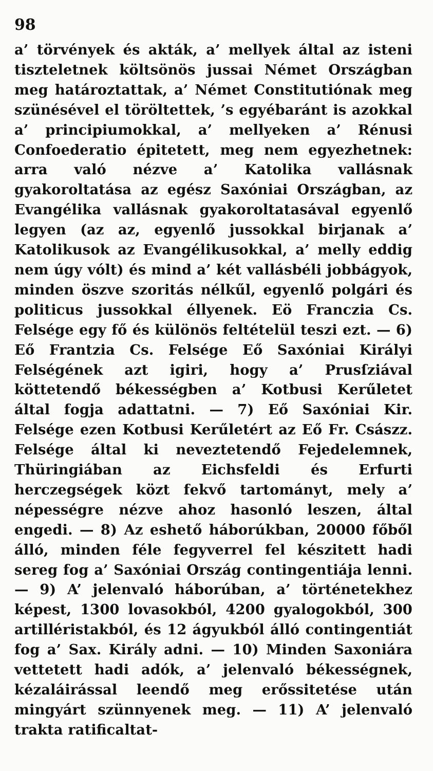98
a’ törvények és akták, a’ mellyek által az isteni tiszteletnek költsönös jussai Német Országban meg határoztattak, a’ Német Constitutiónak meg szünésével el töröltettek, ’s egyébaránt is azokkal a’ principiumokkal, a’ mellyeken a’ Rénusi Confoederatio épitetett, meg nem egyezhetnek: arra való nézve a’ Katolika vallásnak gyakoroltatása az egész Saxóniai Országban, az Evangélika vallásnak gyakoroltatasával egyenlő legyen (az az, egyenlő jussokkal birjanak a’ Katolikusok az Evangélikusokkal, a’ melly eddig nem úgy vólt) és mind a’ két vallásbéli jobbágyok, minden öszve szoritás nélkűl, egyenlő polgári és politicus jussokkal éllyenek. Eö Franczia Cs. Felsége egy fő és különös feltételül teszi ezt. — 6) Eő Frantzia Cs. Felsége Eő Saxóniai Királyi Felségének azt igiri, hogy a’ Prusſziával köttetendő békességben a’ Kotbusi Kerűletet által fogja adattatni. — 7) Eő Saxóniai Kir. Felsége ezen Kotbusi Kerűletért az Eő Fr. Császz. Felsége által ki nevezteten­dő Fejedelemnek, Thüringiában az Eichsfeldi és Erfurti herczegségek közt fekvő tartományt, mely a’ népességre nézve ahoz hasonló leszen, által engedi. — 8) Az eshető háborúkban, 20000 főből álló, minden féle fegyverrel fel készitett hadi sereg fog a’ Saxóniai Ország contingentiája lenni. — 9) A’ jelenvaló háborúban, a’ történetekhez képest, 1300 lovasokból, 4200 gyalogokból, 300 artilléristakból, és 12 ágyukból álló contingentiát fog a’ Sax. Király adni. — 10) Minden Saxoniára vettetett hadi adók, a’ jelenvaló békességnek, kézaláirással leendő meg erőssitetése után mingyárt szünnyenek meg. — 11) A’ jelenvaló trakta ratificaltat-